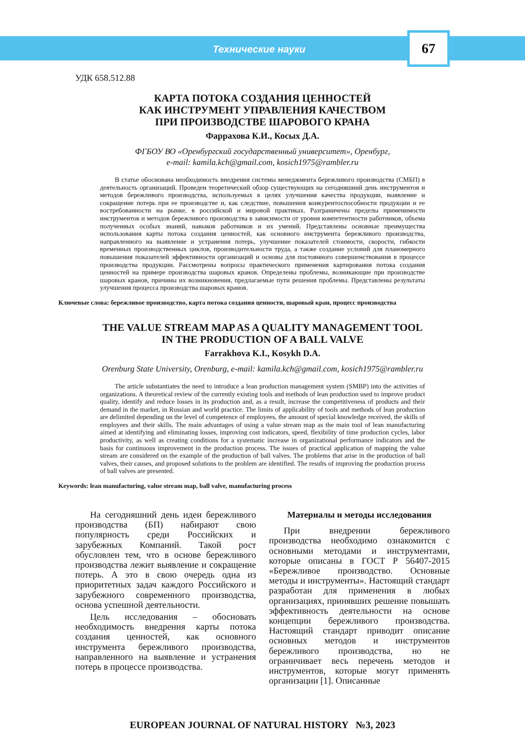Технические науки
67
УДК 658.512.88
КАРТА ПОТОКА СОЗДАНИЯ ЦЕННОСТЕЙ
КАК ИНСТРУМЕНТ УПРАВЛЕНИЯ КАЧЕСТВОМ
ПРИ ПРОИЗВОДСТВЕ ШАРОВОГО КРАНА
Фаррахова К.И., Косых Д.А.
ФГБОУ ВО «Оренбургский государственный университет», Оренбург,
e-mail: kamila.kch@gmail.com, kosich1975@rambler.ru
В статье обоснована необходимость внедрения системы менеджмента бережливого производства (СМБП) в деятельность организаций. Проведен теоретический обзор существующих на сегодняшний день инструментов и методов бережливого производства, используемых в целях улучшения качества продукции, выявление и сокращение потерь при ее производстве и, как следствие, повышения конкурентоспособности продукции и ее востребованности на рынке, в российской и мировой практиках. Разграничены пределы применимости инструментов и методов бережливого производства в зависимости от уровня компетентности работников, объема полученных особых знаний, навыков работников и их умений. Представлены основные преимущества использования карты потока создания ценностей, как основного инструмента бережливого производства, направленного на выявление и устранения потерь, улучшение показателей стоимости, скорости, гибкости временных производственных циклов, производительности труда, а также создание условий для планомерного повышения показателей эффективности организаций и основы для постоянного совершенствования в процессе производства продукции. Рассмотрены вопросы практического применения картирования потока создания ценностей на примере производства шаровых кранов. Определены проблемы, возникающие при производстве шаровых кранов, причины их возникновения, предлагаемые пути решения проблемы. Представлены результаты улучшения процесса производства шаровых кранов.
Ключевые слова: бережливое производство, карта потока создания ценности, шаровый кран, процесс производства
THE VALUE STREAM MAP AS A QUALITY MANAGEMENT TOOL
IN THE PRODUCTION OF A BALL VALVE
Farrakhova K.I., Kosykh D.A.
Orenburg State University, Orenburg, e-mail: kamila.kch@gmail.com, kosich1975@rambler.ru
The article substantiates the need to introduce a lean production management system (SMBP) into the activities of organizations. A theoretical review of the currently existing tools and methods of lean production used to improve product quality, identify and reduce losses in its production and, as a result, increase the competitiveness of products and their demand in the market, in Russian and world practice. The limits of applicability of tools and methods of lean production are delimited depending on the level of competence of employees, the amount of special knowledge received, the skills of employees and their skills. The main advantages of using a value stream map as the main tool of lean manufacturing aimed at identifying and eliminating losses, improving cost indicators, speed, flexibility of time production cycles, labor productivity, as well as creating conditions for a systematic increase in organizational performance indicators and the basis for continuous improvement in the production process. The issues of practical application of mapping the value stream are considered on the example of the production of ball valves. The problems that arise in the production of ball valves, their causes, and proposed solutions to the problem are identified. The results of improving the production process of ball valves are presented.
Keywords: lean manufacturing, value stream map, ball valve, manufacturing process
На сегодняшний день идеи бережливого производства (БП) набирают свою популярность среди Российских и зарубежных Компаний. Такой рост обусловлен тем, что в основе бережливого производства лежит выявление и сокращение потерь. А это в свою очередь одна из приоритетных задач каждого Российского и зарубежного современного производства, основа успешной деятельности.
Цель исследования – обосновать необходимость внедрения карты потока создания ценностей, как основного инструмента бережливого производства, направленного на выявление и устранения потерь в процессе производства.
Материалы и методы исследования
При внедрении бережливого производства необходимо ознакомится с основными методами и инструментами, которые описаны в ГОСТ Р 56407-2015 «Бережливое производство. Основные методы и инструменты». Настоящий стандарт разработан для применения в любых организациях, принявших решение повышать эффективность деятельности на основе концепции бережливого производства. Настоящий стандарт приводит описание основных методов и инструментов бережливого производства, но не ограничивает весь перечень методов и инструментов, которые могут применять организации [1]. Описанные
EUROPEAN JOURNAL OF NATURAL HISTORY №3, 2023